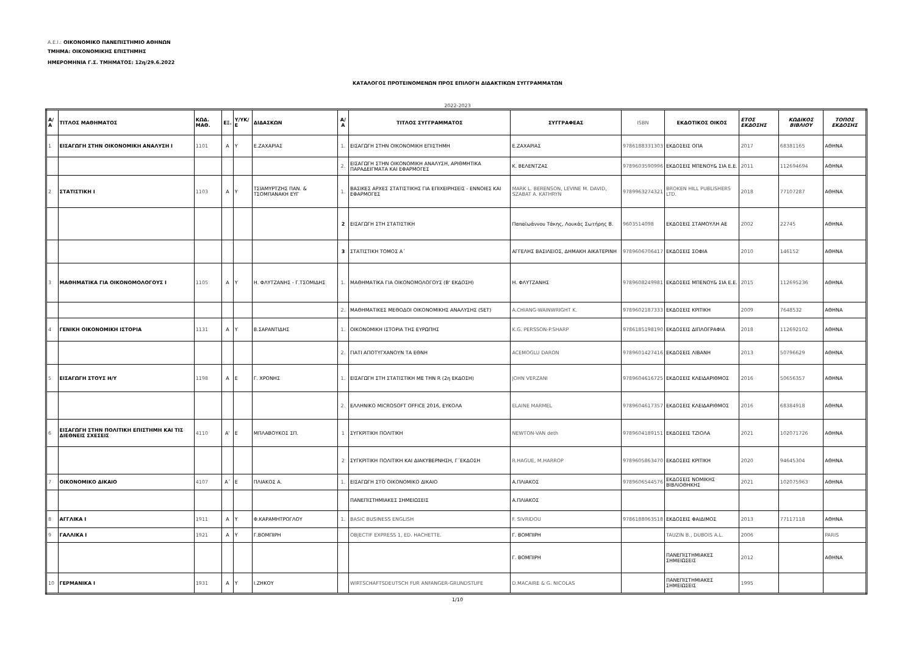Α.Ε.Ι.: ΟΙΚΟΝΟΜΙΚΟ ΠΑΝΕΠΙΣΤΗΜΙΟ ΑΘΗΝΩΝ
ΤΜΗΜΑ: ΟΙΚΟΝΟΜΙΚΗΣ ΕΠΙΣΤΗΜΗΣ
ΗΜΕΡΟΜΗΝΙΑ Γ.Σ. ΤΜΗΜΑΤΟΣ: 12η/29.6.2022
ΚΑΤΑΛΟΓΟΣ ΠΡΟΤΕΙΝΟΜΕΝΩΝ ΠΡΟΣ ΕΠΙΛΟΓΗ ΔΙΔΑΚΤΙΚΩΝ ΣΥΓΓΡΑΜΜΑΤΩΝ
2022-2023
| Α/Α | ΤΙΤΛΟΣ ΜΑΘΗΜΑΤΟΣ | ΚΩΔ. ΜΑΘ. | ΕΞ. | Υ/ΥΚ/ Ε | ΔΙΔΑΣΚΩΝ | Α/Α | ΤΙΤΛΟΣ ΣΥΓΓΡΑΜΜΑΤΟΣ | ΣΥΓΓΡΑΦΕΑΣ | ISBN | ΕΚΔΟΤΙΚΟΣ ΟΙΚΟΣ | ΕΤΟΣ ΕΚΔΟΣΗΣ | ΚΩΔΙΚΟΣ ΒΙΒΛΙΟΥ | ΤΟΠΟΣ ΕΚΔΟΣΗΣ |
| --- | --- | --- | --- | --- | --- | --- | --- | --- | --- | --- | --- | --- | --- |
| 1 | ΕΙΣΑΓΩΓΗ ΣΤΗΝ ΟΙΚΟΝΟΜΙΚΗ ΑΝΑΛΥΣΗ Ι | 1101 | Α | Υ | Ε.ΖΑΧΑΡΙΑΣ | 1. | ΕΙΣΑΓΩΓΗ ΣΤΗΝ ΟΙΚΟΝΟΜΙΚΗ ΕΠΙΣΤΗΜΗ | Ε.ΖΑΧΑΡΙΑΣ | 9786188331303 | ΕΚΔΟΣΕΙΣ ΟΠΑ | 2017 | 68381165 | ΑΘΗΝΑ |
| | | | | | | 2. | ΕΙΣΑΓΩΓΗ ΣΤΗΝ ΟΙΚΟΝΟΜΙΚΗ ΑΝΑΛΥΣΗ, ΑΡΙΘΜΗΤΙΚΑ ΠΑΡΑΔΕΙΓΜΑΤΑ ΚΑΙ ΕΦΑΡΜΟΓΕΣ | Κ. ΒΕΛΕΝΤΖΑΣ | 9789603590996 | ΕΚΔΟΣΕΙΣ ΜΠΕΝΟΥ& ΣΙΑ Ε.Ε. | 2011 | 112694694 | ΑΘΗΝΑ |
| 2 | ΣΤΑΤΙΣΤΙΚΗ Ι | 1103 | Α | Υ | ΤΣΙΑΜΥΡΤΖΗΣ ΠΑΝ. & ΤΣΟΜΠΑΝΑΚΗ ΕΥΓ | 1. | ΒΑΣΙΚΕΣ ΑΡΧΕΣ ΣΤΑΤΙΣΤΙΚΗΣ ΓΙΑ ΕΠΙΧΕΙΡΗΣΕΙΣ - ΕΝΝΟΙΕΣ ΚΑΙ ΕΦΑΡΜΟΓΕΣ | MARK L. BERENSON, LEVINE M. DAVID, SZABAT A. KATHRYN | 9789963274321 | BROKEN HILL PUBLISHERS LTD. | 2018 | 77107287 | ΑΘΗΝΑ |
| | | | | | | 2 | ΕΙΣΑΓΩΓΗ ΣΤΗ ΣΤΑΤΙΣΤΙΚΗ | Παπαϊωάννου Τάκης, Λουκάς Σωτήρης Β. | 9603514098 | ΕΚΔΟΣΕΙΣ ΣΤΑΜΟΥΛΗ ΑΕ | 2002 | 22745 | ΑΘΗΝΑ |
| | | | | | | 3 | ΣΤΑΤΙΣΤΙΚΗ ΤΟΜΟΣ Α΄ | ΑΓΓΕΛΗΣ ΒΑΣΙΛΕΙΟΣ, ΔΗΜΑΚΗ ΑΙΚΑΤΕΡΙΝΗ | 9789606706417 | ΕΚΔΟΣΕΙΣ ΣΟΦΙΑ | 2010 | 146152 | ΑΘΗΝΑ |
| 3 | ΜΑΘΗΜΑΤΙΚΑ ΓΙΑ ΟΙΚΟΝΟΜΟΛΟΓΟΥΣ Ι | 1105 | Α | Υ | Η. ΦΛΥΤΖΑΝΗΣ - Γ.ΤΣΟΜΙΔΗΣ | 1. | ΜΑΘΗΜΑΤΙΚΑ ΓΙΑ ΟΙΚΟΝΟΜΟΛΟΓΟΥΣ (Β' ΕΚΔΟΣΗ) | Η. ΦΛΥΤΖΑΝΗΣ | 9789608249981 | ΕΚΔΟΣΕΙΣ ΜΠΕΝΟΥ& ΣΙΑ Ε.Ε. | 2015 | 112695236 | ΑΘΗΝΑ |
| | | | | | | 2. | ΜΑΘΗΜΑΤΙΚΕΣ ΜΕΘΟΔΟΙ ΟΙΚΟΝΟΜΙΚΗΣ ΑΝΑΛΥΣΗΣ (SET) | A.CHIANG-WAINWRIGHT K. | 9789602187333 | ΕΚΔΟΣΕΙΣ ΚΡΙΤΙΚΗ | 2009 | 7648532 | ΑΘΗΝΑ |
| 4 | ΓΕΝΙΚΗ ΟΙΚΟΝΟΜΙΚΗ ΙΣΤΟΡΙΑ | 1131 | Α | Υ | Β.ΣΑΡΑΝΤΙΔΗΣ | 1. | ΟΙΚΟΝΟΜΙΚΗ ΙΣΤΟΡΙΑ ΤΗΣ ΕΥΡΩΠΗΣ | K.G. PERSSON-P.SHARP | 9786185198190 | ΕΚΔΟΣΕΙΣ ΔΙΠΛΟΓΡΑΦΙΑ | 2018 | 112692102 | ΑΘΗΝΑ |
| | | | | | | 2. | ΓΙΑΤΙ ΑΠΟΤΥΓΧΑΝΟΥΝ ΤΑ ΕΘΝΗ | ACEMOGLU DARON | 9789601427416 | ΕΚΔΟΣΕΙΣ ΛΙΒΑΝΗ | 2013 | 50796629 | ΑΘΗΝΑ |
| 5 | ΕΙΣΑΓΩΓΗ ΣΤΟΥΣ Η/Υ | 1198 | Α | Ε | Γ. ΧΡΟΝΗΣ | 1. | ΕΙΣΑΓΩΓΗ ΣΤΗ ΣΤΑΤΙΣΤΙΚΗ ΜΕ ΤΗΝ R (2η ΕΚΔΟΣΗ) | JOHN VERZANI | 9789604616725 | ΕΚΔΟΣΕΙΣ ΚΛΕΙΔΑΡΙΘΜΟΣ | 2016 | 50656357 | ΑΘΗΝΑ |
| | | | | | | 2. | ΕΛΛΗΝΙΚΟ MICROSOFT OFFICE 2016, ΕΥΚΟΛΑ | ELAINE MARMEL | 9789604617357 | ΕΚΔΟΣΕΙΣ ΚΛΕΙΔΑΡΙΘΜΟΣ | 2016 | 68384918 | ΑΘΗΝΑ |
| 6 | ΕΙΣΑΓΩΓΗ ΣΤΗΝ ΠΟΛΙΤΙΚΗ ΕΠΙΣΤΗΜΗ ΚΑΙ ΤΙΣ ΔΙΕΘΝΕΙΣ ΣΧΕΣΕΙΣ | 4110 | Α' | Ε | ΜΠΛΑΒΟΥΚΟΣ ΣΠ. | 1 | ΣΥΓΚΡΙΤΙΚΗ ΠΟΛΙΤΙΚΗ | NEWTON-VAN deth | 9789604189151 | ΕΚΔΟΣΕΙΣ ΤΖΙΟΛΑ | 2021 | 102071726 | ΑΘΗΝΑ |
| | | | | | | 2 | ΣΥΓΚΡΙΤΙΚΗ ΠΟΛΙΤΙΚΗ ΚΑΙ ΔΙΑΚΥΒΕΡΝΗΣΗ, Γ΄ΕΚΔΟΣΗ | R.HAGUE, M.HARROP | 9789605863470 | ΕΚΔΟΣΕΙΣ ΚΡΙΤΙΚΗ | 2020 | 94645304 | ΑΘΗΝΑ |
| 7 | ΟΙΚΟΝΟΜΙΚΟ ΔΙΚΑΙΟ | 4107 | Α΄ | Ε | ΠΛΙΑΚΟΣ Α. | 1. | ΕΙΣΑΓΩΓΗ ΣΤΟ ΟΙΚΟΝΟΜΙΚΟ ΔΙΚΑΙΟ | Α.ΠΛΙΑΚΟΣ | 9789606544576 | ΕΚΔΟΣΕΙΣ ΝΟΜΙΚΗΣ ΒΙΒΛΙΟΘΗΚΗΣ | 2021 | 102075963 | ΑΘΗΝΑ |
| | | | | | | | ΠΑΝΕΠΙΣΤΗΜΙΑΚΕΣ ΣΗΜΕΙΩΣΕΙΣ | Α.ΠΛΙΑΚΟΣ | | | | | |
| 8 | ΑΓΓΛΙΚΑ Ι | 1911 | Α | Υ | Φ.ΚΑΡΑΜΗΤΡΟΓΛΟΥ | 1. | BASIC BUSINESS ENGLISH | F. SIVRIDOU | 9786188063518 | ΕΚΔΟΣΕΙΣ ΦΑΙΔΙΜΟΣ | 2013 | 77117118 | ΑΘΗΝΑ |
| 9 | ΓΑΛΛΙΚΑ Ι | 1921 | Α | Υ | Γ.ΒΟΜΠΙΡΗ | | OBJECTIF EXPRESS 1, ED. HACHETTE. | Γ. ΒΟΜΠΙΡΗ | | TAUZIN B., DUBOIS A.L. | 2006 | | PARIS |
| | | | | | | | | Γ. ΒΟΜΠΙΡΗ | | ΠΑΝΕΠΙΣΤΗΜΙΑΚΕΣ ΣΗΜΕΙΩΣΕΙΣ | 2012 | | ΑΘΗΝΑ |
| 10 | ΓΕΡΜΑΝΙΚΑ Ι | 1931 | Α | Υ | Ι.ΖΗΚΟΥ | | WIRTSCHAFTSDEUTSCH FUR ANFANGER-GRUNDSTUFE | D.MACAIRE & G. NICOLAS | | ΠΑΝΕΠΙΣΤΗΜΙΑΚΕΣ ΣΗΜΕΙΩΣΕΙΣ | 1995 | | |
1/10